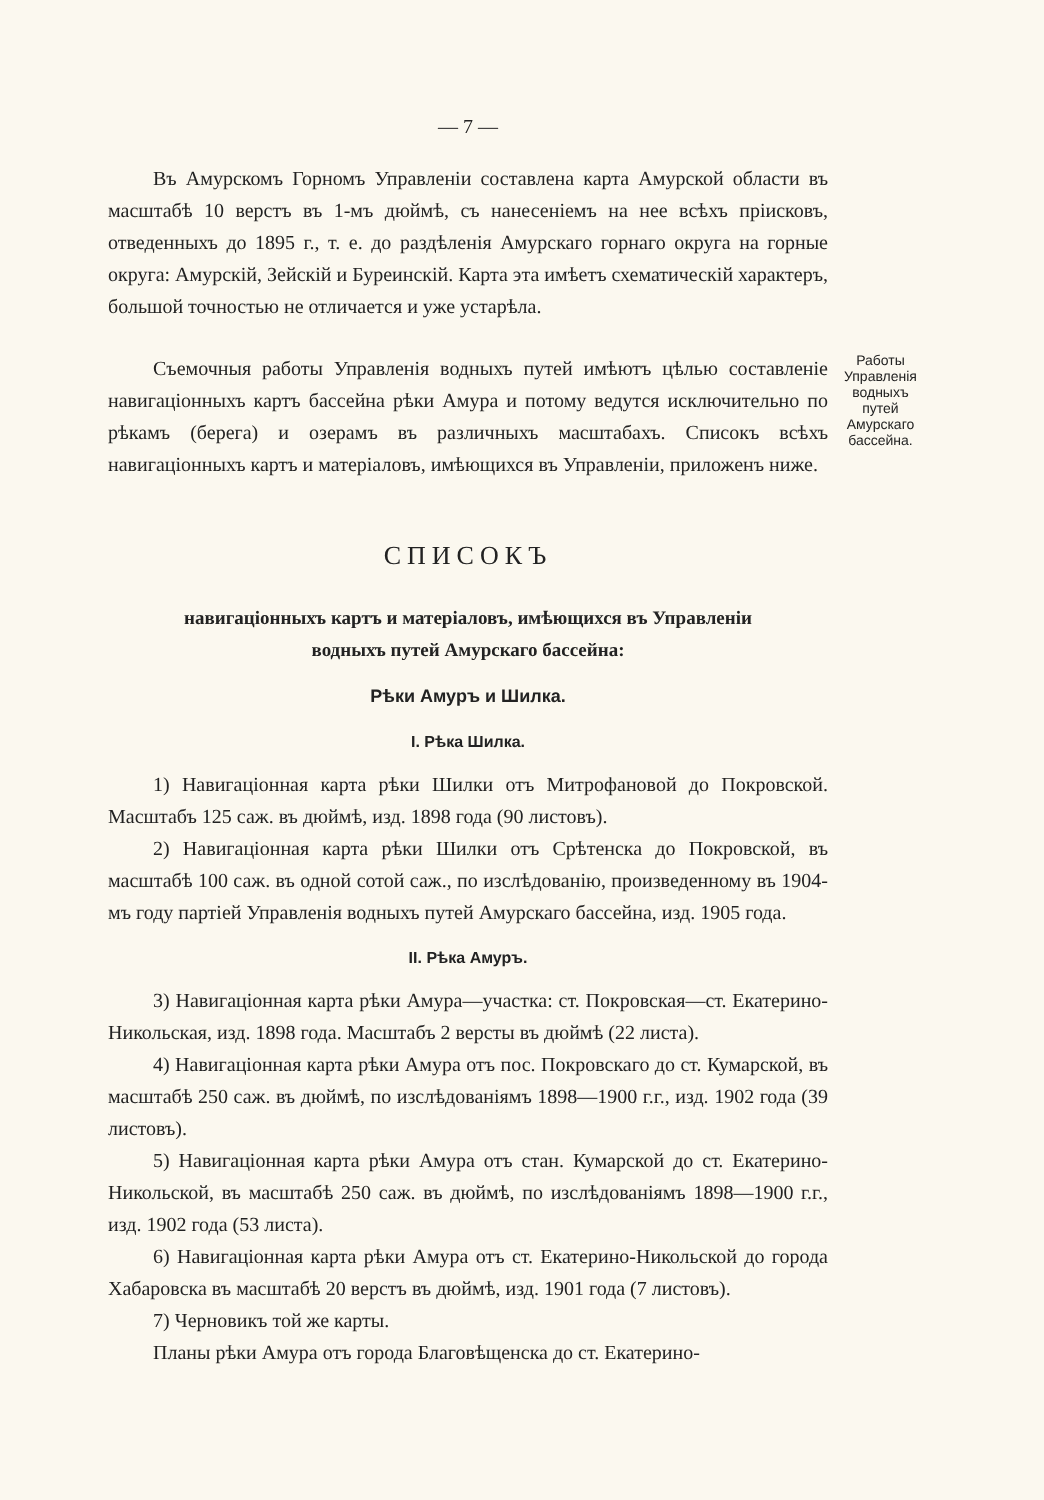— 7 —
Въ Амурскомъ Горномъ Управленіи составлена карта Амурской области въ масштабѣ 10 верстъ въ 1-мъ дюймѣ, съ нанесеніемъ на нее всѣхъ пріисковъ, отведенныхъ до 1895 г., т. е. до раздѣленія Амурскаго горнаго округа на горные округа: Амурскій, Зейскій и Буреинскій. Карта эта имѣетъ схематическій характеръ, большой точностью не отличается и уже устарѣла.
Съемочныя работы Управленія водныхъ путей имѣютъ цѣлью составленіе навигаціонныхъ картъ бассейна рѣки Амура и потому ведутся исключительно по рѣкамъ (берега) и озерамъ въ различныхъ масштабахъ. Списокъ всѣхъ навигаціонныхъ картъ и матеріаловъ, имѣющихся въ Управленіи, приложенъ ниже.
Работы Управленія водныхъ путей Амурскаго бассейна.
СПИСОКЪ
навигаціонныхъ картъ и матеріаловъ, имѣющихся въ Управленіи
водныхъ путей Амурскаго бассейна:
Рѣки Амуръ и Шилка.
I. Рѣка Шилка.
1) Навигаціонная карта рѣки Шилки отъ Митрофановой до Покровской. Масштабъ 125 саж. въ дюймѣ, изд. 1898 года (90 листовъ).
2) Навигаціонная карта рѣки Шилки отъ Срѣтенска до Покровской, въ масштабѣ 100 саж. въ одной сотой саж., по изслѣдованію, произведенному въ 1904-мъ году партіей Управленія водныхъ путей Амурскаго бассейна, изд. 1905 года.
II. Рѣка Амуръ.
3) Навигаціонная карта рѣки Амура—участка: ст. Покровская—ст. Екатерино-Никольская, изд. 1898 года. Масштабъ 2 версты въ дюймѣ (22 листа).
4) Навигаціонная карта рѣки Амура отъ пос. Покровскаго до ст. Кумарской, въ масштабѣ 250 саж. въ дюймѣ, по изслѣдованіямъ 1898—1900 г.г., изд. 1902 года (39 листовъ).
5) Навигаціонная карта рѣки Амура отъ стан. Кумарской до ст. Екатерино-Никольской, въ масштабѣ 250 саж. въ дюймѣ, по изслѣдованіямъ 1898—1900 г.г., изд. 1902 года (53 листа).
6) Навигаціонная карта рѣки Амура отъ ст. Екатерино-Никольской до города Хабаровска въ масштабѣ 20 верстъ въ дюймѣ, изд. 1901 года (7 листовъ).
7) Черновикъ той же карты.
Планы рѣки Амура отъ города Благовѣщенска до ст. Екатерино-